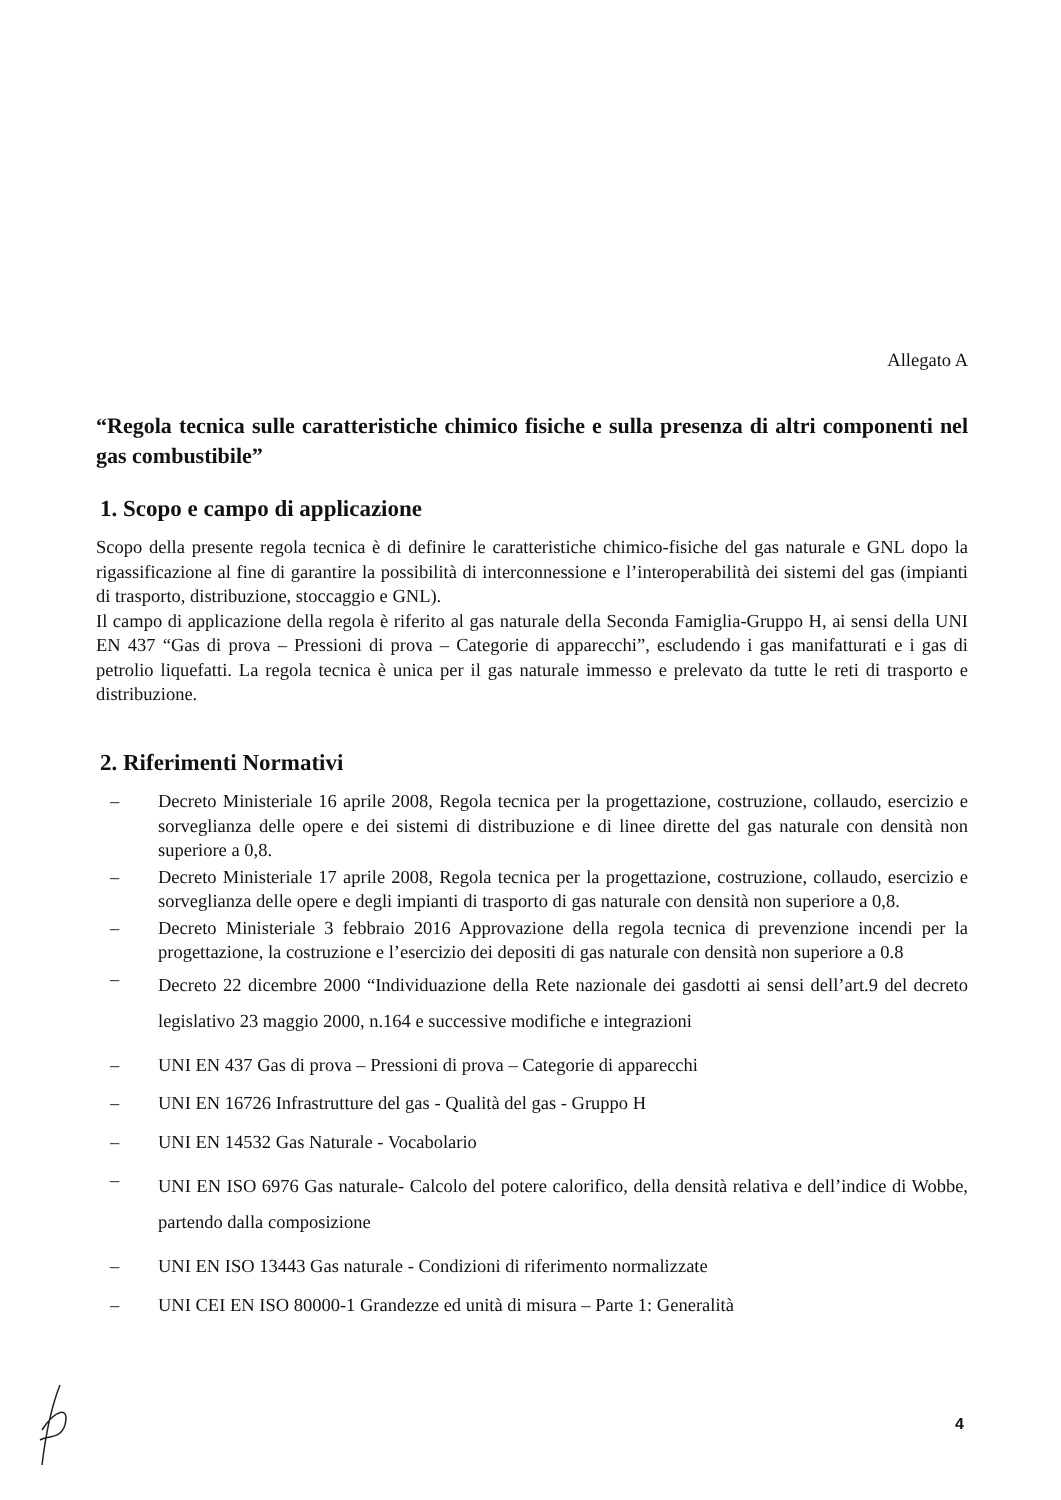Allegato A
“Regola tecnica sulle caratteristiche chimico fisiche e sulla presenza di altri componenti nel gas combustibile”
1. Scopo e campo di applicazione
Scopo della presente regola tecnica è di definire le caratteristiche chimico-fisiche del gas naturale e GNL dopo la rigassificazione al fine di garantire la possibilità di interconnessione e l’interoperabilità dei sistemi del gas (impianti di trasporto, distribuzione, stoccaggio e GNL).
Il campo di applicazione della regola è riferito al gas naturale della Seconda Famiglia-Gruppo H, ai sensi della UNI EN 437 “Gas di prova – Pressioni di prova – Categorie di apparecchi”, escludendo i gas manifatturati e i gas di petrolio liquefatti. La regola tecnica è unica per il gas naturale immesso e prelevato da tutte le reti di trasporto e distribuzione.
2. Riferimenti Normativi
– Decreto Ministeriale 16 aprile 2008, Regola tecnica per la progettazione, costruzione, collaudo, esercizio e sorveglianza delle opere e dei sistemi di distribuzione e di linee dirette del gas naturale con densità non superiore a 0,8.
– Decreto Ministeriale 17 aprile 2008, Regola tecnica per la progettazione, costruzione, collaudo, esercizio e sorveglianza delle opere e degli impianti di trasporto di gas naturale con densità non superiore a 0,8.
– Decreto Ministeriale 3 febbraio 2016 Approvazione della regola tecnica di prevenzione incendi per la progettazione, la costruzione e l’esercizio dei depositi di gas naturale con densità non superiore a 0.8
– Decreto 22 dicembre 2000 “Individuazione della Rete nazionale dei gasdotti ai sensi dell’art.9 del decreto legislativo 23 maggio 2000, n.164 e successive modifiche e integrazioni
– UNI EN 437 Gas di prova – Pressioni di prova – Categorie di apparecchi
– UNI EN 16726 Infrastrutture del gas - Qualità del gas - Gruppo H
– UNI EN 14532 Gas Naturale - Vocabolario
– UNI EN ISO 6976 Gas naturale- Calcolo del potere calorifico, della densità relativa e dell’indice di Wobbe, partendo dalla composizione
– UNI EN ISO 13443 Gas naturale - Condizioni di riferimento normalizzate
– UNI CEI EN ISO 80000-1 Grandezze ed unità di misura – Parte 1: Generalità
4